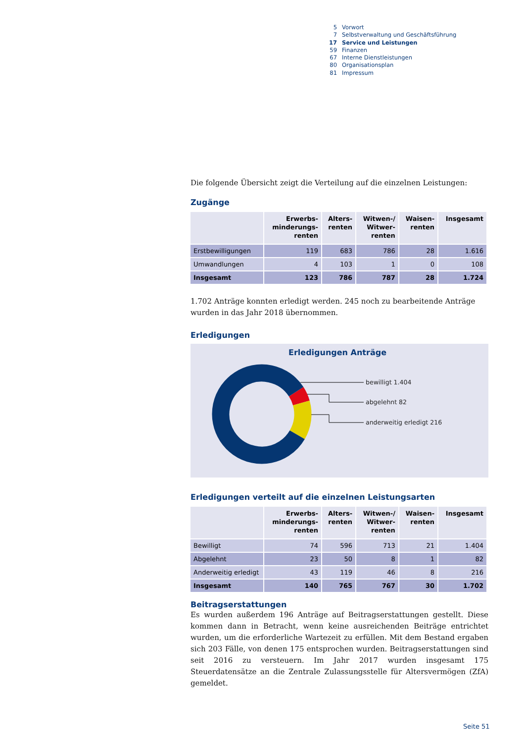5 Vorwort
7 Selbstverwaltung und Geschäftsführung
17 Service und Leistungen
59 Finanzen
67 Interne Dienstleistungen
80 Organisationsplan
81 Impressum
Die folgende Übersicht zeigt die Verteilung auf die einzelnen Leistungen:
Zugänge
| | Erwerbs- minderungs- renten | Alters- renten | Witwen-/ Witwer- renten | Waisen- renten | Insgesamt |
| --- | --- | --- | --- | --- | --- |
| Erstbewilligungen | 119 | 683 | 786 | 28 | 1.616 |
| Umwandlungen | 4 | 103 | 1 | 0 | 108 |
| Insgesamt | 123 | 786 | 787 | 28 | 1.724 |
1.702 Anträge konnten erledigt werden. 245 noch zu bearbeitende Anträge wurden in das Jahr 2018 übernommen.
Erledigungen
Erledigungen Anträge
bewilligt 1.404
abgelehnt 82
anderweitig erledigt 216
Erledigungen verteilt auf die einzelnen Leistungsarten
| | Erwerbs- minderungs- renten | Alters- renten | Witwen-/ Witwer- renten | Waisen- renten | Insgesamt |
| --- | --- | --- | --- | --- | --- |
| Bewilligt | 74 | 596 | 713 | 21 | 1.404 |
| Abgelehnt | 23 | 50 | 8 | 1 | 82 |
| Anderweitig erledigt | 43 | 119 | 46 | 8 | 216 |
| Insgesamt | 140 | 765 | 767 | 30 | 1.702 |
Beitragserstattungen
Es wurden außerdem 196 Anträge auf Beitragserstattungen gestellt. Diese kommen dann in Betracht, wenn keine ausreichenden Beiträge entrichtet wurden, um die erforderliche Wartezeit zu erfüllen. Mit dem Bestand ergaben sich 203 Fälle, von denen 175 entsprochen wurden. Beitragserstattungen sind seit 2016 zu versteuern. Im Jahr 2017 wurden insgesamt 175 Steuerdatensätze an die Zentrale Zulassungsstelle für Altersvermögen (ZfA) gemeldet.
Seite 51